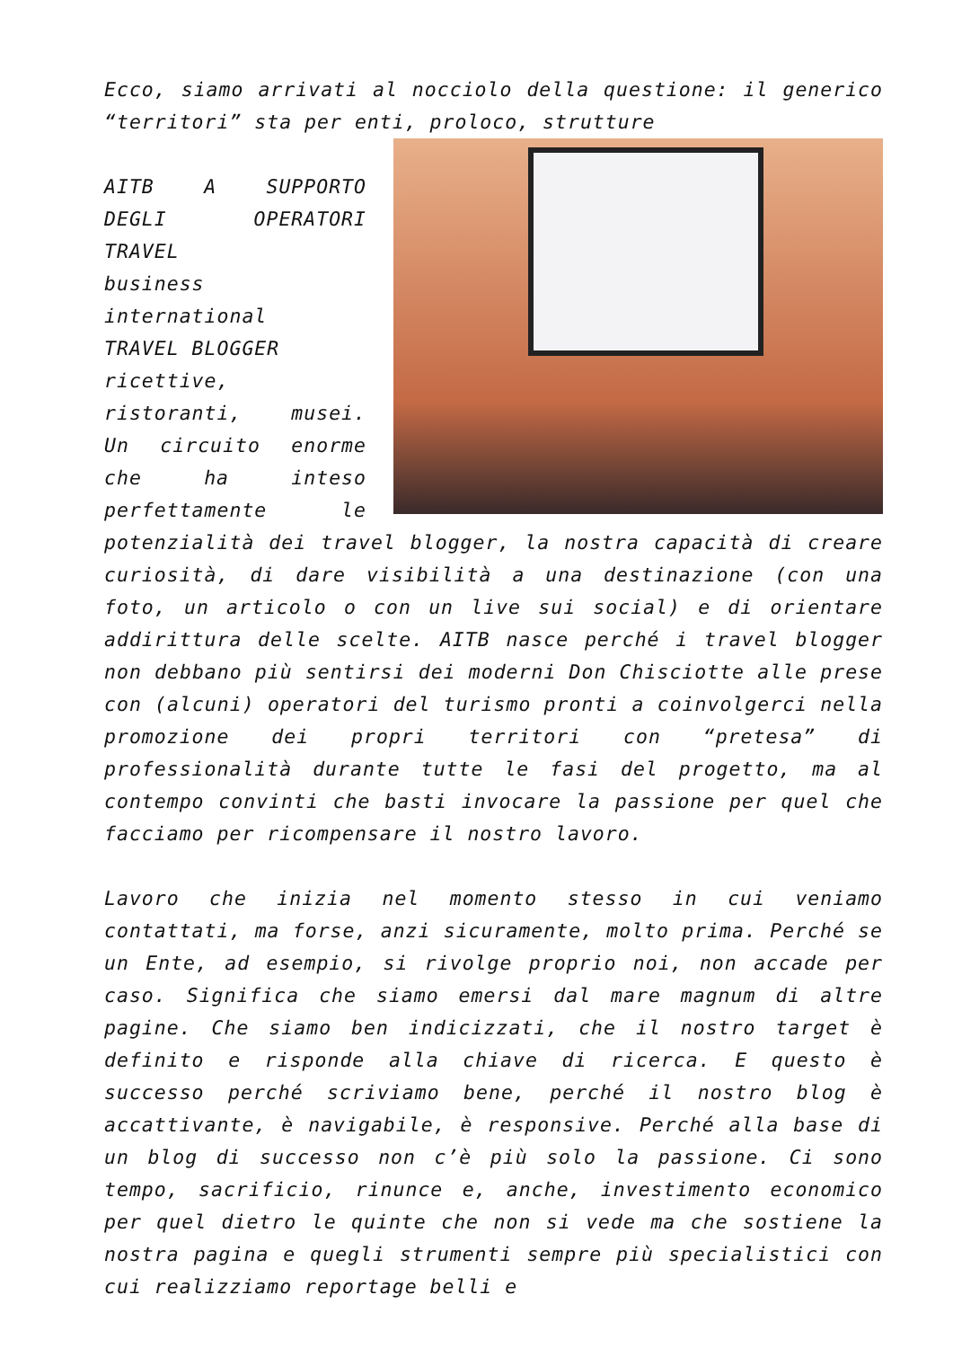Ecco, siamo arrivati al nocciolo della questione: il generico “territori” sta per enti, proloco, strutture
AITB A SUPPORTO DEGLI OPERATORI TRAVEL
business international
TRAVEL BLOGGER
ricettive, ristoranti, musei. Un circuito enorme che ha inteso perfettamente le potenzialità dei travel blogger, la nostra capacità di creare curiosità, di dare visibilità a una destinazione (con una foto, un articolo o con un live sui social) e di orientare addirittura delle scelte. AITB nasce perché i travel blogger non debbano più sentirsi dei moderni Don Chisciotte alle prese con (alcuni) operatori del turismo pronti a coinvolgerci nella promozione dei propri territori con “pretesa” di professionalità durante tutte le fasi del progetto, ma al contempo convinti che basti invocare la passione per quel che facciamo per ricompensare il nostro lavoro.
Lavoro che inizia nel momento stesso in cui veniamo contattati, ma forse, anzi sicuramente, molto prima. Perché se un Ente, ad esempio, si rivolge proprio noi, non accade per caso. Significa che siamo emersi dal mare magnum di altre pagine. Che siamo ben indicizzati, che il nostro target è definito e risponde alla chiave di ricerca. E questo è successo perché scriviamo bene, perché il nostro blog è accattivante, è navigabile, è responsive. Perché alla base di un blog di successo non c’è più solo la passione. Ci sono tempo, sacrificio, rinunce e, anche, investimento economico per quel dietro le quinte che non si vede ma che sostiene la nostra pagina e quegli strumenti sempre più specialistici con cui realizziamo reportage belli e